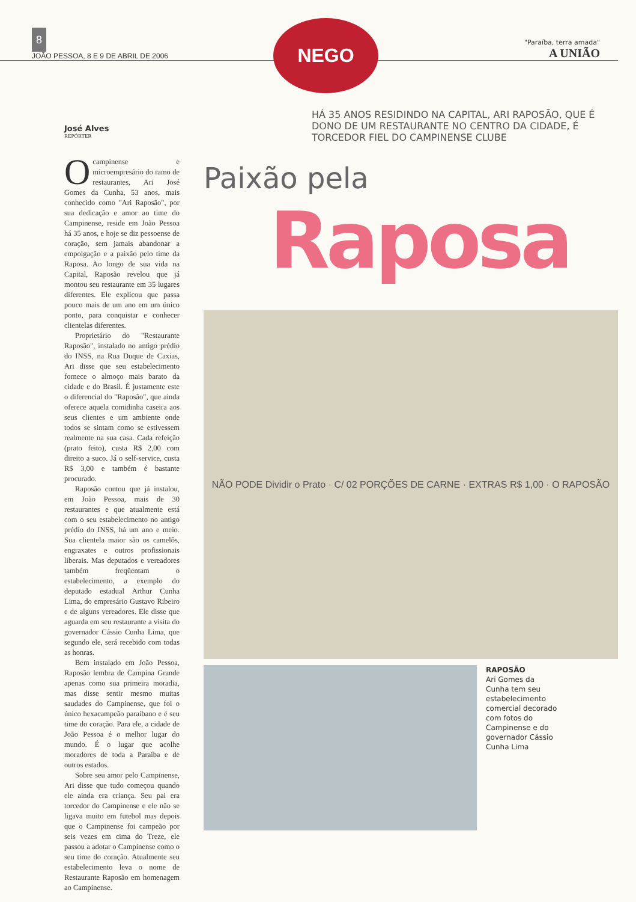8
JOÃO PESSOA, 8 E 9 DE ABRIL DE 2006
"Paraíba, terra amada"
A UNIÃO
NEGO
José Alves
REPÓRTER
Ocampinense e microempresário do ramo de restaurantes, Ari José Gomes da Cunha, 53 anos, mais conhecido como "Ari Raposão", por sua dedicação e amor ao time do Campinense, reside em João Pessoa há 35 anos, e hoje se diz pessoense de coração, sem jamais abandonar a empolgação e a paixão pelo time da Raposa. Ao longo de sua vida na Capital, Raposão revelou que já montou seu restaurante em 35 lugares diferentes. Ele explicou que passa pouco mais de um ano em um único ponto, para conquistar e conhecer clientelas diferentes.
Proprietário do "Restaurante Raposão", instalado no antigo prédio do INSS, na Rua Duque de Caxias, Ari disse que seu estabelecimento fornece o almoço mais barato da cidade e do Brasil. É justamente este o diferencial do "Raposão", que ainda oferece aquela comidinha caseira aos seus clientes e um ambiente onde todos se sintam como se estivessem realmente na sua casa. Cada refeição (prato feito), custa R$ 2,00 com direito a suco. Já o self-service, custa R$ 3,00 e também é bastante procurado.
Raposão contou que já instalou, em João Pessoa, mais de 30 restaurantes e que atualmente está com o seu estabelecimento no antigo prédio do INSS, há um ano e meio. Sua clientela maior são os camelôs, engraxates e outros profissionais liberais. Mas deputados e vereadores também freqüentam o estabelecimento, a exemplo do deputado estadual Arthur Cunha Lima, do empresário Gustavo Ribeiro e de alguns vereadores. Ele disse que aguarda em seu restaurante a visita do governador Cássio Cunha Lima, que segundo ele, será recebido com todas as honras.
Bem instalado em João Pessoa, Raposão lembra de Campina Grande apenas como sua primeira moradia, mas disse sentir mesmo muitas saudades do Campinense, que foi o único hexacampeão paraibano e é seu time do coração. Para ele, a cidade de João Pessoa é o melhor lugar do mundo. É o lugar que acolhe moradores de toda a Paraíba e de outros estados.
Sobre seu amor pelo Campinense, Ari disse que tudo começou quando ele ainda era criança. Seu pai era torcedor do Campinense e ele não se ligava muito em futebol mas depois que o Campinense foi campeão por seis vezes em cima do Treze, ele passou a adotar o Campinense como o seu time do coração. Atualmente seu estabelecimento leva o nome de Restaurante Raposão em homenagem ao Campinense.
HÁ 35 ANOS RESIDINDO NA CAPITAL, ARI RAPOSÃO, QUE É DONO DE UM RESTAURANTE NO CENTRO DA CIDADE, É TORCEDOR FIEL DO CAMPINENSE CLUBE
Paixão pela
Raposa
NÃO PODE Dividir o Prato · C/ 02 PORÇÕES DE CARNE · EXTRAS R$ 1,00 · O RAPOSÃO
RAPOSÃO
Ari Gomes da Cunha tem seu estabelecimento comercial decorado com fotos do Campinense e do governador Cássio Cunha Lima